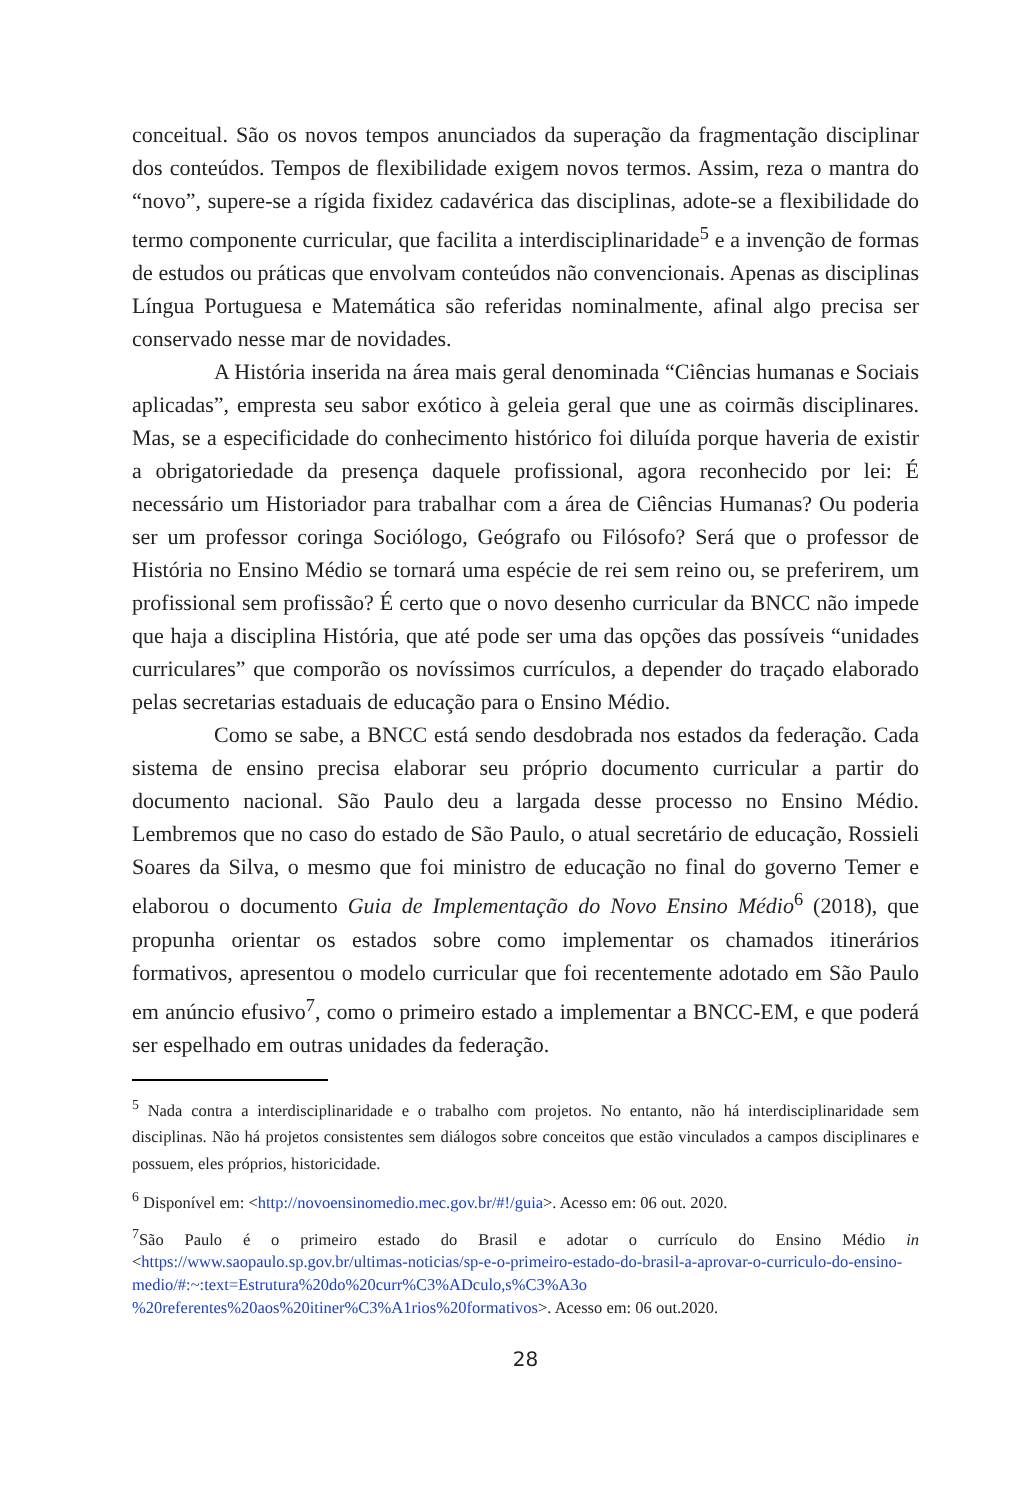conceitual. São os novos tempos anunciados da superação da fragmentação disciplinar dos conteúdos. Tempos de flexibilidade exigem novos termos. Assim, reza o mantra do “novo”, supere-se a rígida fixidez cadavérica das disciplinas, adote-se a flexibilidade do termo componente curricular, que facilita a interdisciplinaridade<sup>5</sup> e a invenção de formas de estudos ou práticas que envolvam conteúdos não convencionais. Apenas as disciplinas Língua Portuguesa e Matemática são referidas nominalmente, afinal algo precisa ser conservado nesse mar de novidades.
A História inserida na área mais geral denominada “Ciências humanas e Sociais aplicadas”, empresta seu sabor exótico à geleia geral que une as coirmãs disciplinares. Mas, se a especificidade do conhecimento histórico foi diluída porque haveria de existir a obrigatoriedade da presença daquele profissional, agora reconhecido por lei: É necessário um Historiador para trabalhar com a área de Ciências Humanas? Ou poderia ser um professor coringa Sociólogo, Geógrafo ou Filósofo? Será que o professor de História no Ensino Médio se tornará uma espécie de rei sem reino ou, se preferirem, um profissional sem profissão? É certo que o novo desenho curricular da BNCC não impede que haja a disciplina História, que até pode ser uma das opções das possíveis “unidades curriculares” que comporão os novíssimos currículos, a depender do traçado elaborado pelas secretarias estaduais de educação para o Ensino Médio.
Como se sabe, a BNCC está sendo desdobrada nos estados da federação. Cada sistema de ensino precisa elaborar seu próprio documento curricular a partir do documento nacional. São Paulo deu a largada desse processo no Ensino Médio. Lembremos que no caso do estado de São Paulo, o atual secretário de educação, Rossieli Soares da Silva, o mesmo que foi ministro de educação no final do governo Temer e elaborou o documento Guia de Implementação do Novo Ensino Médio<sup>6</sup> (2018), que propunha orientar os estados sobre como implementar os chamados itinerários formativos, apresentou o modelo curricular que foi recentemente adotado em São Paulo em anúncio efusivo<sup>7</sup>, como o primeiro estado a implementar a BNCC-EM, e que poderá ser espelhado em outras unidades da federação.
<sup>5</sup> Nada contra a interdisciplinaridade e o trabalho com projetos. No entanto, não há interdisciplinaridade sem disciplinas. Não há projetos consistentes sem diálogos sobre conceitos que estão vinculados a campos disciplinares e possuem, eles próprios, historicidade.
<sup>6</sup> Disponível em: <http://novoensinomedio.mec.gov.br/#!/guia>. Acesso em: 06 out. 2020.
<sup>7</sup> São Paulo é o primeiro estado do Brasil e adotar o currículo do Ensino Médio in <https://www.saopaulo.sp.gov.br/ultimas-noticias/sp-e-o-primeiro-estado-do-brasil-a-aprovar-o-curriculo-do-ensino-medio/#:~:text=Estrutura%20do%20curr%C3%ADculo,s%C3%A3o %20referentes%20aos%20itiner%C3%A1rios%20formativos>. Acesso em: 06 out.2020.
28